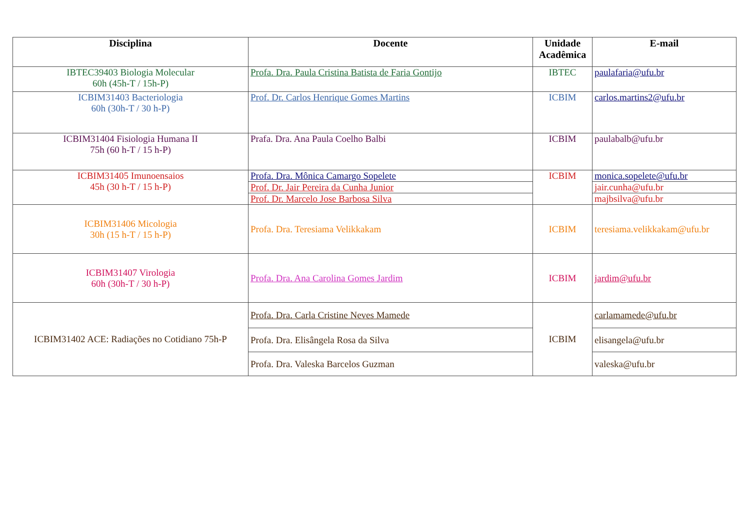| Disciplina | Docente | Unidade Acadêmica | E-mail |
| --- | --- | --- | --- |
| IBTEC39403 Biologia Molecular 60h (45h-T / 15h-P) | Profa. Dra. Paula Cristina Batista de Faria Gontijo | IBTEC | paulafaria@ufu.br |
| ICBIM31403 Bacteriologia 60h (30h-T / 30 h-P) | Prof. Dr. Carlos Henrique Gomes Martins | ICBIM | carlos.martins2@ufu.br |
| ICBIM31404 Fisiologia Humana II 75h (60 h-T / 15 h-P) | Prafa. Dra. Ana Paula Coelho Balbi | ICBIM | paulabalb@ufu.br |
| ICBIM31405 Imunoensaios 45h (30 h-T / 15 h-P) | Profa. Dra. Mônica Camargo Sopelete | ICBIM | monica.sopelete@ufu.br |
| | Prof. Dr. Jair Pereira da Cunha Junior | | jair.cunha@ufu.br |
| | Prof. Dr. Marcelo Jose Barbosa Silva | | majbsilva@ufu.br |
| ICBIM31406 Micologia 30h (15 h-T / 15 h-P) | Profa. Dra. Teresiama Velikkakam | ICBIM | teresiama.velikkakam@ufu.br |
| ICBIM31407 Virologia 60h (30h-T / 30 h-P) | Profa. Dra. Ana Carolina Gomes Jardim | ICBIM | jardim@ufu.br |
| ICBIM31402 ACE: Radiações no Cotidiano 75h-P | Profa. Dra. Carla Cristine Neves Mamede | ICBIM | carlamamede@ufu.br |
| | Profa. Dra. Elisângela Rosa da Silva | | elisangela@ufu.br |
| | Profa. Dra. Valeska Barcelos Guzman | | valeska@ufu.br |